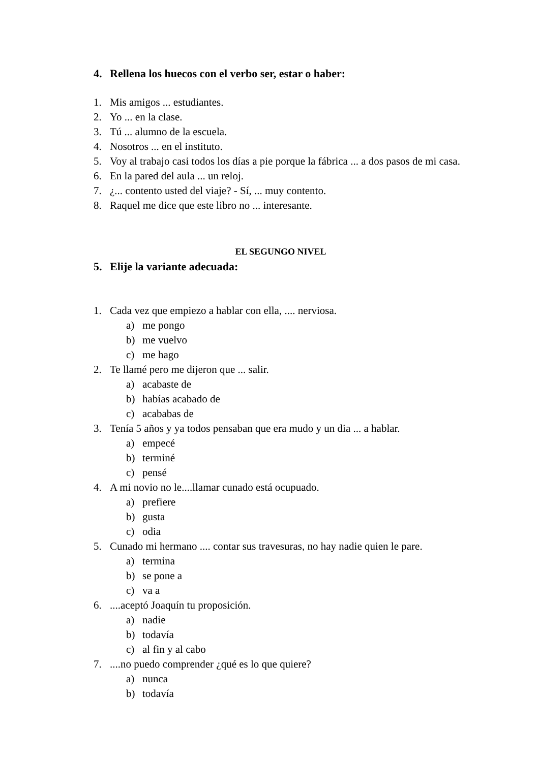4. Rellena los huecos con el verbo ser, estar o haber:
1. Mis amigos ... estudiantes.
2. Yo ... en la clase.
3. Tú ... alumno de la escuela.
4. Nosotros ... en el instituto.
5. Voy al trabajo casi todos los días a pie porque la fábrica ... a dos pasos de mi casa.
6. En la pared del aula ... un reloj.
7. ¿... contento usted del viaje? - Sí, ... muy contento.
8. Raquel me dice que este libro no ... interesante.
EL SEGUNGO NIVEL
5. Elije la variante adecuada:
1. Cada vez que empiezo a hablar con ella, .... nerviosa.
a) me pongo
b) me vuelvo
c) me hago
2. Te llamé pero me dijeron que ... salir.
a) acabaste de
b) habías acabado de
c) acababas de
3. Tenía 5 años y ya todos pensaban que era mudo y un dia ... a hablar.
a) empecé
b) terminé
c) pensé
4. A mi novio no le....llamar cunado está ocupuado.
a) prefiere
b) gusta
c) odia
5. Cunado mi hermano .... contar sus travesuras, no hay nadie quien le pare.
a) termina
b) se pone a
c) va a
6.....aceptó Joaquín tu proposición.
a) nadie
b) todavía
c) al fin y al cabo
7.....no puedo comprender ¿qué es lo que quiere?
a) nunca
b) todavía